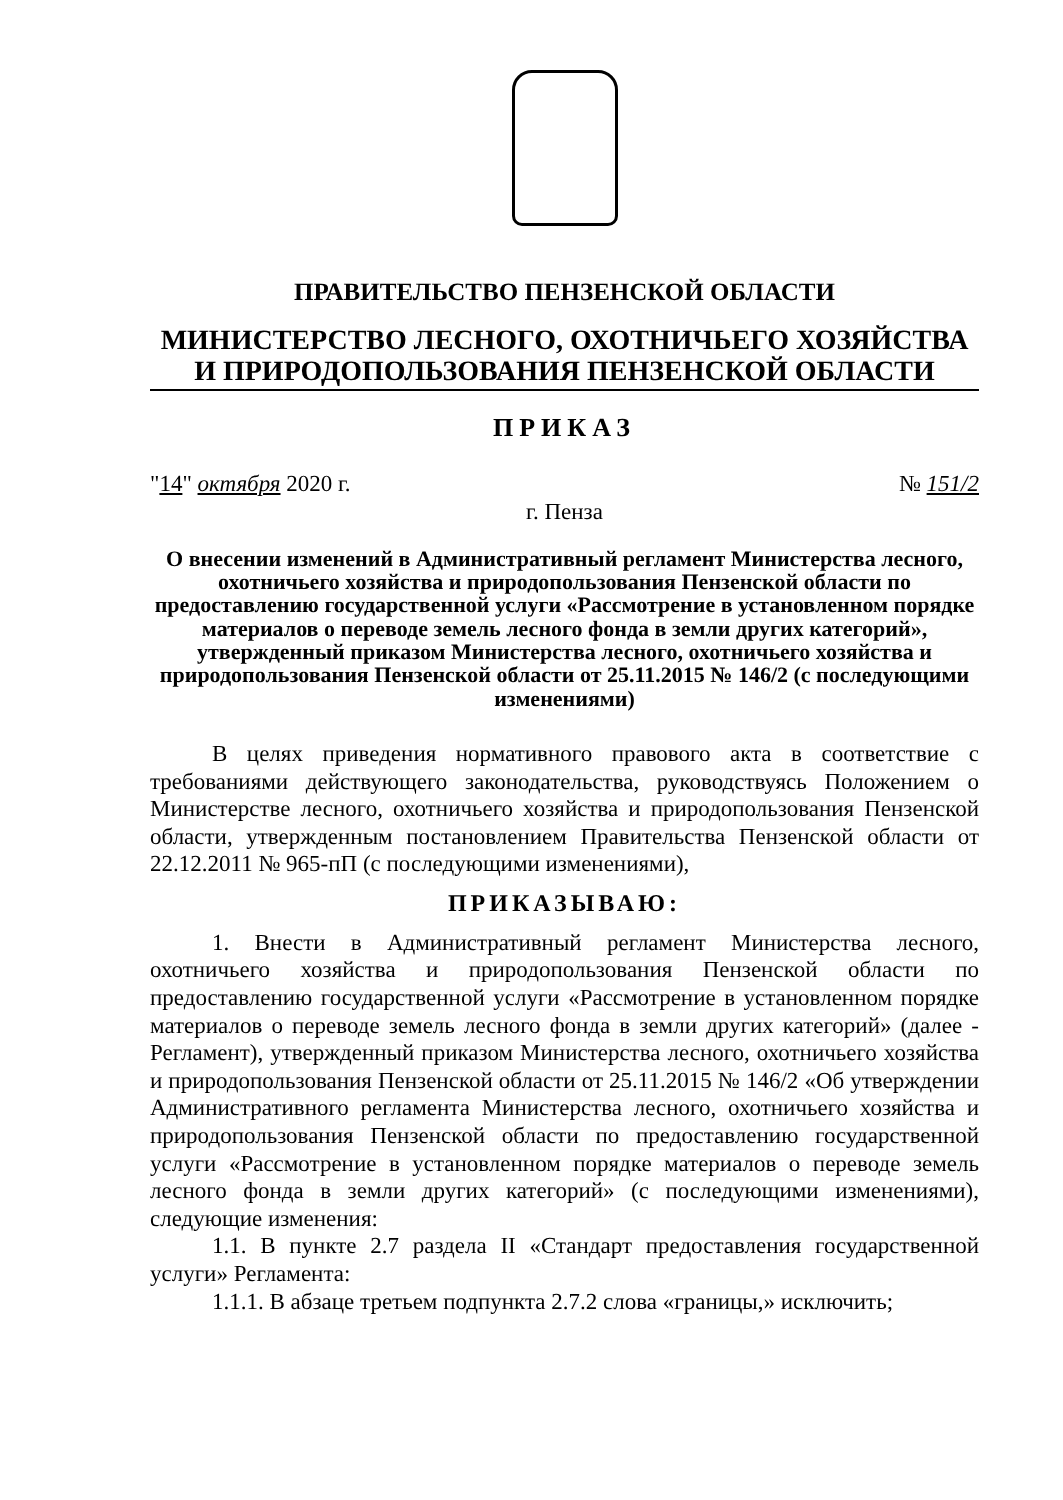ПРАВИТЕЛЬСТВО ПЕНЗЕНСКОЙ ОБЛАСТИ
МИНИСТЕРСТВО ЛЕСНОГО, ОХОТНИЧЬЕГО ХОЗЯЙСТВА
И ПРИРОДОПОЛЬЗОВАНИЯ ПЕНЗЕНСКОЙ ОБЛАСТИ
ПРИКАЗ
"14" октября 2020 г. № 151/2
г. Пенза
О внесении изменений в Административный регламент Министерства лесного, охотничьего хозяйства и природопользования Пензенской области по предоставлению государственной услуги «Рассмотрение в установленном порядке материалов о переводе земель лесного фонда в земли других категорий», утвержденный приказом Министерства лесного, охотничьего хозяйства и природопользования Пензенской области от 25.11.2015 № 146/2 (с последующими изменениями)
В целях приведения нормативного правового акта в соответствие с требованиями действующего законодательства, руководствуясь Положением о Министерстве лесного, охотничьего хозяйства и природопользования Пензенской области, утвержденным постановлением Правительства Пензенской области от 22.12.2011 № 965-пП (с последующими изменениями),
ПРИКАЗЫВАЮ:
1. Внести в Административный регламент Министерства лесного, охотничьего хозяйства и природопользования Пензенской области по предоставлению государственной услуги «Рассмотрение в установленном порядке материалов о переводе земель лесного фонда в земли других категорий» (далее - Регламент), утвержденный приказом Министерства лесного, охотничьего хозяйства и природопользования Пензенской области от 25.11.2015 № 146/2 «Об утверждении Административного регламента Министерства лесного, охотничьего хозяйства и природопользования Пензенской области по предоставлению государственной услуги «Рассмотрение в установленном порядке материалов о переводе земель лесного фонда в земли других категорий» (с последующими изменениями), следующие изменения:
1.1. В пункте 2.7 раздела II «Стандарт предоставления государственной услуги» Регламента:
1.1.1. В абзаце третьем подпункта 2.7.2 слова «границы,» исключить;